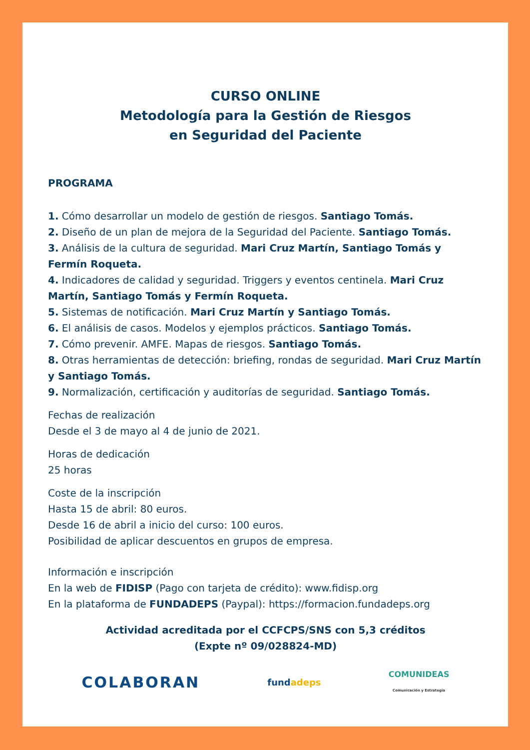CURSO ONLINE
Metodología para la Gestión de Riesgos
en Seguridad del Paciente
PROGRAMA
1. Cómo desarrollar un modelo de gestión de riesgos. Santiago Tomás.
2. Diseño de un plan de mejora de la Seguridad del Paciente. Santiago Tomás.
3. Análisis de la cultura de seguridad. Mari Cruz Martín, Santiago Tomás y Fermín Roqueta.
4. Indicadores de calidad y seguridad. Triggers y eventos centinela. Mari Cruz Martín, Santiago Tomás y Fermín Roqueta.
5. Sistemas de notificación. Mari Cruz Martín y Santiago Tomás.
6. El análisis de casos. Modelos y ejemplos prácticos. Santiago Tomás.
7. Cómo prevenir. AMFE. Mapas de riesgos. Santiago Tomás.
8. Otras herramientas de detección: briefing, rondas de seguridad. Mari Cruz Martín y Santiago Tomás.
9. Normalización, certificación y auditorías de seguridad. Santiago Tomás.
Fechas de realización
Desde el 3 de mayo al 4 de junio de 2021.
Horas de dedicación
25 horas
Coste de la inscripción
Hasta 15 de abril: 80 euros.
Desde 16 de abril a inicio del curso: 100 euros.
Posibilidad de aplicar descuentos en grupos de empresa.
Información e inscripción
En la web de FIDISP (Pago con tarjeta de crédito): www.fidisp.org
En la plataforma de FUNDADEPS (Paypal): https://formacion.fundadeps.org
Actividad acreditada por el CCFCPS/SNS con 5,3 créditos
(Expte nº 09/028824-MD)
COLABORAN
fundadeps
COMUNIDEAS
Comunicación y Estrategia